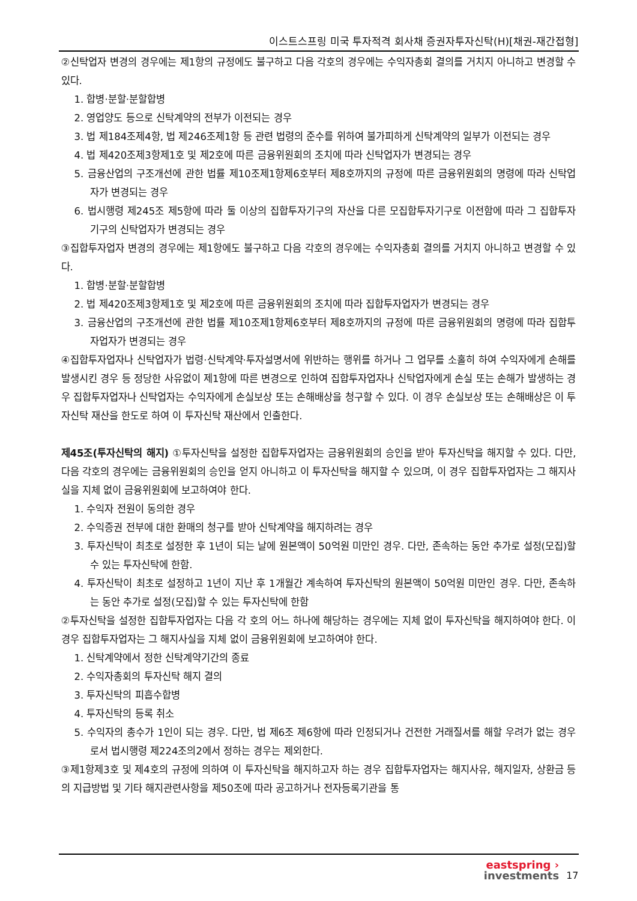이스트스프링 미국 투자적격 회사채 증권자투자신탁(H)[채권-재간접형]
②신탁업자 변경의 경우에는 제1항의 규정에도 불구하고 다음 각호의 경우에는 수익자총회 결의를 거치지 아니하고 변경할 수 있다.
1. 합병·분할·분할합병
2. 영업양도 등으로 신탁계약의 전부가 이전되는 경우
3. 법 제184조제4항, 법 제246조제1항 등 관련 법령의 준수를 위하여 불가피하게 신탁계약의 일부가 이전되는 경우
4. 법 제420조제3항제1호 및 제2호에 따른 금융위원회의 조치에 따라 신탁업자가 변경되는 경우
5. 금융산업의 구조개선에 관한 법률 제10조제1항제6호부터 제8호까지의 규정에 따른 금융위원회의 명령에 따라 신탁업자가 변경되는 경우
6. 법시행령 제245조 제5항에 따라 둘 이상의 집합투자기구의 자산을 다른 모집합투자기구로 이전함에 따라 그 집합투자기구의 신탁업자가 변경되는 경우
③집합투자업자 변경의 경우에는 제1항에도 불구하고 다음 각호의 경우에는 수익자총회 결의를 거치지 아니하고 변경할 수 있다.
1. 합병·분할·분할합병
2. 법 제420조제3항제1호 및 제2호에 따른 금융위원회의 조치에 따라 집합투자업자가 변경되는 경우
3. 금융산업의 구조개선에 관한 법률 제10조제1항제6호부터 제8호까지의 규정에 따른 금융위원회의 명령에 따라 집합투자업자가 변경되는 경우
④집합투자업자나 신탁업자가 법령·신탁계약·투자설명서에 위반하는 행위를 하거나 그 업무를 소홀히 하여 수익자에게 손해를 발생시킨 경우 등 정당한 사유없이 제1항에 따른 변경으로 인하여 집합투자업자나 신탁업자에게 손실 또는 손해가 발생하는 경우 집합투자업자나 신탁업자는 수익자에게 손실보상 또는 손해배상을 청구할 수 있다. 이 경우 손실보상 또는 손해배상은 이 투자신탁 재산을 한도로 하여 이 투자신탁 재산에서 인출한다.
제45조(투자신탁의 해지) ①투자신탁을 설정한 집합투자업자는 금융위원회의 승인을 받아 투자신탁을 해지할 수 있다. 다만, 다음 각호의 경우에는 금융위원회의 승인을 얻지 아니하고 이 투자신탁을 해지할 수 있으며, 이 경우 집합투자업자는 그 해지사실을 지체 없이 금융위원회에 보고하여야 한다.
1. 수익자 전원이 동의한 경우
2. 수익증권 전부에 대한 환매의 청구를 받아 신탁계약을 해지하려는 경우
3. 투자신탁이 최초로 설정한 후 1년이 되는 날에 원본액이 50억원 미만인 경우. 다만, 존속하는 동안 추가로 설정(모집)할 수 있는 투자신탁에 한함.
4. 투자신탁이 최초로 설정하고 1년이 지난 후 1개월간 계속하여 투자신탁의 원본액이 50억원 미만인 경우. 다만, 존속하는 동안 추가로 설정(모집)할 수 있는 투자신탁에 한함
②투자신탁을 설정한 집합투자업자는 다음 각 호의 어느 하나에 해당하는 경우에는 지체 없이 투자신탁을 해지하여야 한다. 이 경우 집합투자업자는 그 해지사실을 지체 없이 금융위원회에 보고하여야 한다.
1. 신탁계약에서 정한 신탁계약기간의 종료
2. 수익자총회의 투자신탁 해지 결의
3. 투자신탁의 피흡수합병
4. 투자신탁의 등록 취소
5. 수익자의 총수가 1인이 되는 경우. 다만, 법 제6조 제6항에 따라 인정되거나 건전한 거래질서를 해할 우려가 없는 경우로서 법시행령 제224조의2에서 정하는 경우는 제외한다.
③제1항제3호 및 제4호의 규정에 의하여 이 투자신탁을 해지하고자 하는 경우 집합투자업자는 해지사유, 해지일자, 상환금 등의 지급방법 및 기타 해지관련사항을 제50조에 따라 공고하거나 전자등록기관을 통
eastspring ›
investments
17